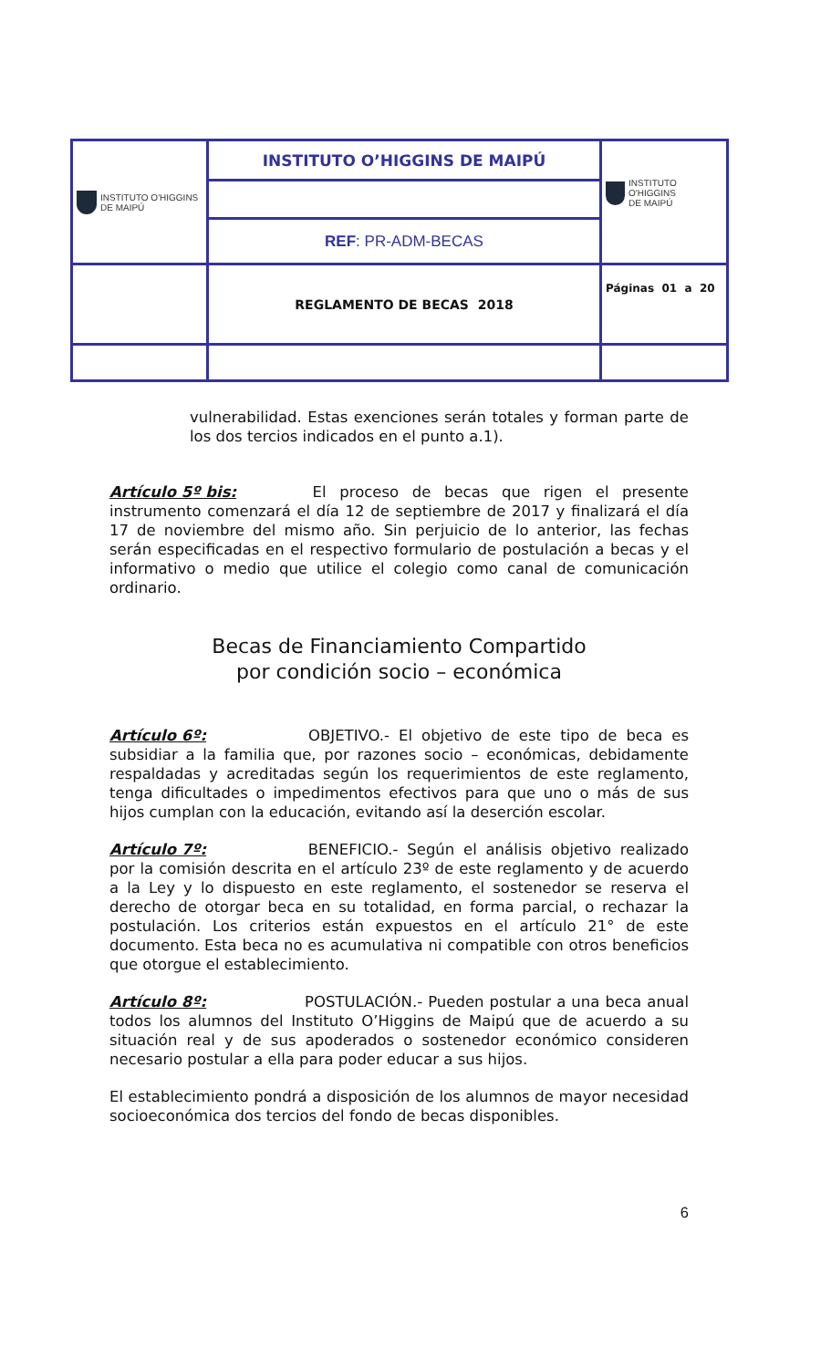| INSTITUTO O'HIGGINS DE MAIPÚ | INSTITUTO O’HIGGINS DE MAIPÚ | INSTITUTO O'HIGGINS DE MAIPÚ |
| | REF : PR-ADM-BECAS | |
| | REGLAMENTO DE BECAS 2018 | Páginas 01 a 20 |
vulnerabilidad. Estas exenciones serán totales y forman parte de los dos tercios indicados en el punto a.1).
Artículo 5º bis: El proceso de becas que rigen el presente instrumento comenzará el día 12 de septiembre de 2017 y finalizará el día 17 de noviembre del mismo año. Sin perjuicio de lo anterior, las fechas serán especificadas en el respectivo formulario de postulación a becas y el informativo o medio que utilice el colegio como canal de comunicación ordinario.
Becas de Financiamiento Compartido
por condición socio – económica
Artículo 6º: OBJETIVO.- El objetivo de este tipo de beca es subsidiar a la familia que, por razones socio – económicas, debidamente respaldadas y acreditadas según los requerimientos de este reglamento, tenga dificultades o impedimentos efectivos para que uno o más de sus hijos cumplan con la educación, evitando así la deserción escolar.
Artículo 7º: BENEFICIO.- Según el análisis objetivo realizado por la comisión descrita en el artículo 23º de este reglamento y de acuerdo a la Ley y lo dispuesto en este reglamento, el sostenedor se reserva el derecho de otorgar beca en su totalidad, en forma parcial, o rechazar la postulación. Los criterios están expuestos en el artículo 21° de este documento. Esta beca no es acumulativa ni compatible con otros beneficios que otorgue el establecimiento.
Artículo 8º: POSTULACIÓN.- Pueden postular a una beca anual todos los alumnos del Instituto O’Higgins de Maipú que de acuerdo a su situación real y de sus apoderados o sostenedor económico consideren necesario postular a ella para poder educar a sus hijos.
El establecimiento pondrá a disposición de los alumnos de mayor necesidad socioeconómica dos tercios del fondo de becas disponibles.
6